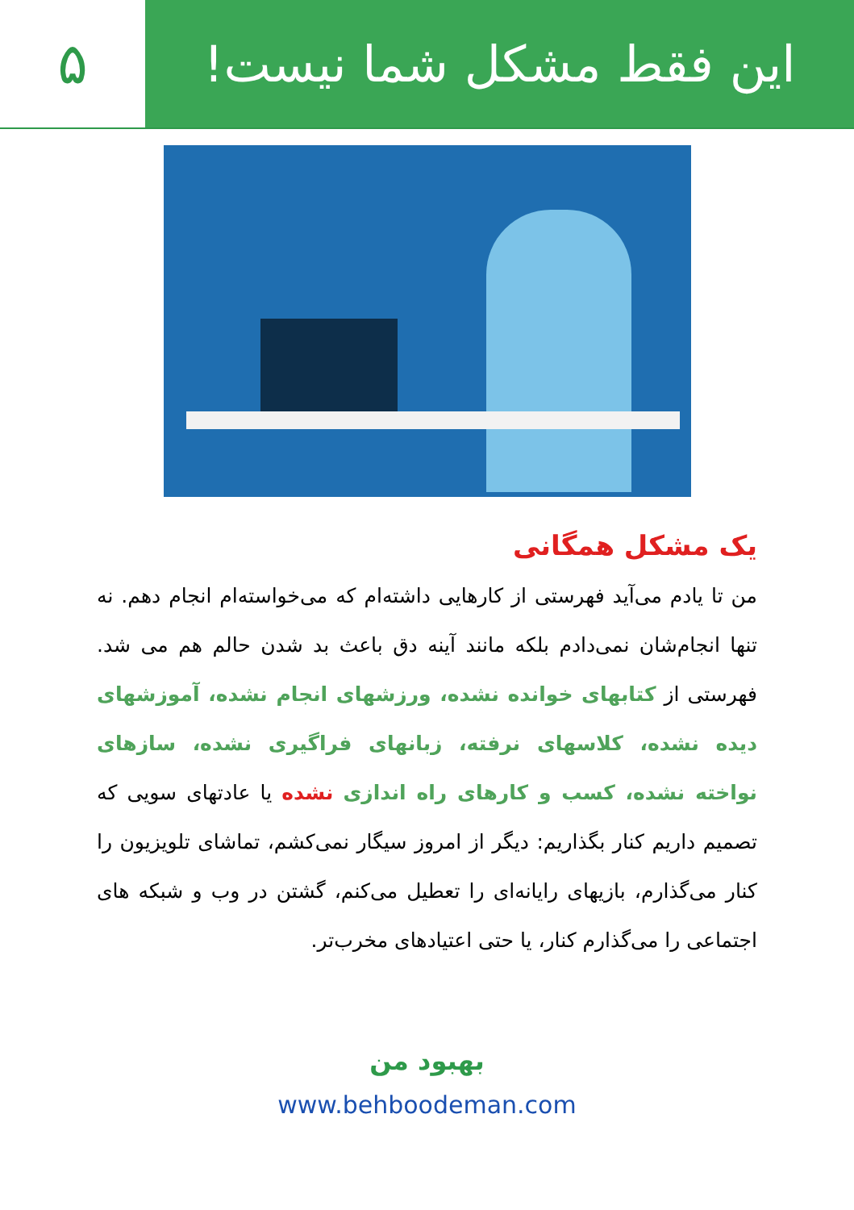این فقط مشکل شما نیست! ۵
یک مشکل همگانی
من تا یادم می‌آید فهرستی از کارهایی داشته‌ام که می‌خواسته‌ام انجام دهم. نه تنها انجام‌شان نمی‌دادم بلکه مانند آینه دق باعث بد شدن حالم هم می شد. فهرستی از کتابهای خوانده نشده، ورزشهای انجام نشده، آموزشهای دیده نشده، کلاسهای نرفته، زبانهای فراگیری نشده، سازهای نواخته نشده، کسب و کارهای راه اندازی نشده یا عادتهای سویی که تصمیم داریم کنار بگذاریم: دیگر از امروز سیگار نمی‌کشم، تماشای تلویزیون را کنار می‌گذارم، بازیهای رایانه‌ای را تعطیل می‌کنم، گشتن در وب و شبکه های اجتماعی را می‌گذارم کنار، یا حتی اعتیادهای مخرب‌تر.
بهبود من
www.behboodeman.com